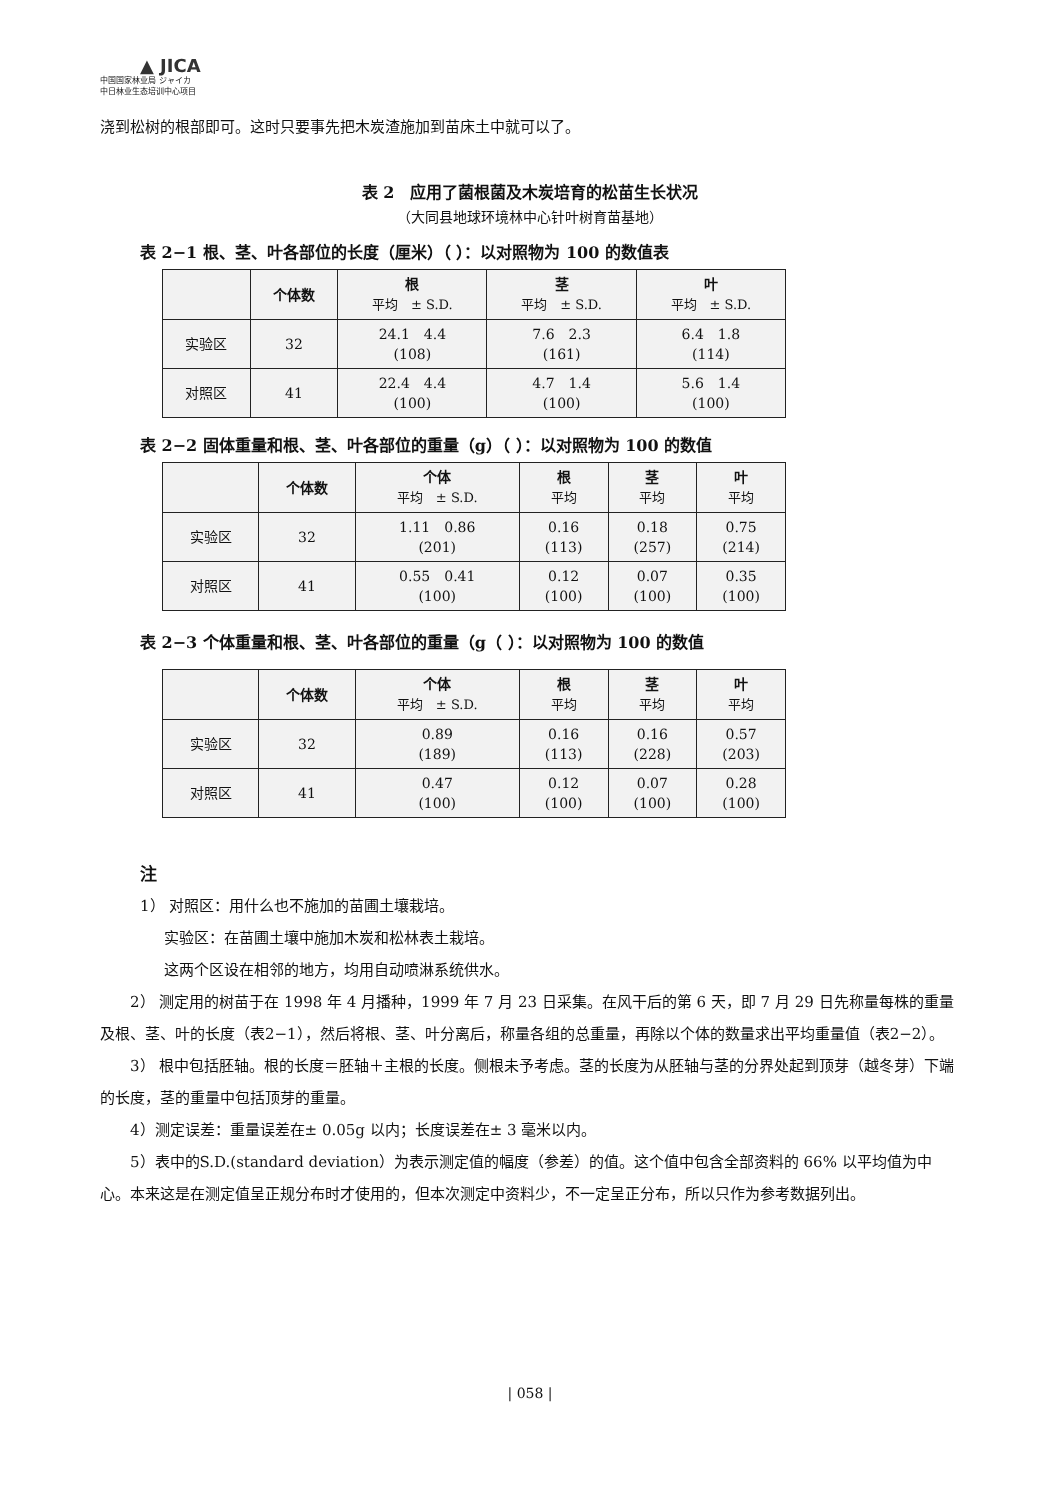▲ JICA
中国国家林业局 ジャイカ
中日林业生态培训中心项目
浇到松树的根部即可。这时只要事先把木炭渣施加到苗床土中就可以了。
表 2　应用了菌根菌及木炭培育的松苗生长状况
（大同县地球环境林中心针叶树育苗基地）
表 2−1 根、茎、叶各部位的长度（厘米）（ ）：以对照物为 100 的数值表
| | 个体数 | 根 平均 ± S.D. | 茎 平均 ± S.D. | 叶 平均 ± S.D. |
| --- | --- | --- | --- | --- |
| 实验区 | 32 | 24.1 4.4 (108) | 7.6 2.3 (161) | 6.4 1.8 (114) |
| 对照区 | 41 | 22.4 4.4 (100) | 4.7 1.4 (100) | 5.6 1.4 (100) |
表 2−2 固体重量和根、茎、叶各部位的重量（g）（ ）：以对照物为 100 的数值
| | 个体数 | 个体 平均 ± S.D. | 根 平均 | 茎 平均 | 叶 平均 |
| --- | --- | --- | --- | --- | --- |
| 实验区 | 32 | 1.11 0.86 (201) | 0.16 (113) | 0.18 (257) | 0.75 (214) |
| 对照区 | 41 | 0.55 0.41 (100) | 0.12 (100) | 0.07 (100) | 0.35 (100) |
表 2−3 个体重量和根、茎、叶各部位的重量（g（ ）：以对照物为 100 的数值
| | 个体数 | 个体 平均 ± S.D. | 根 平均 | 茎 平均 | 叶 平均 |
| --- | --- | --- | --- | --- | --- |
| 实验区 | 32 | 0.89 (189) | 0.16 (113) | 0.16 (228) | 0.57 (203) |
| 对照区 | 41 | 0.47 (100) | 0.12 (100) | 0.07 (100) | 0.28 (100) |
注
1） 对照区：用什么也不施加的苗圃土壤栽培。
实验区：在苗圃土壤中施加木炭和松林表土栽培。
这两个区设在相邻的地方，均用自动喷淋系统供水。
2） 测定用的树苗于在 1998 年 4 月播种，1999 年 7 月 23 日采集。在风干后的第 6 天，即 7 月 29 日先称量每株的重量及根、茎、叶的长度（表2−1），然后将根、茎、叶分离后，称量各组的总重量，再除以个体的数量求出平均重量值（表2−2）。
3） 根中包括胚轴。根的长度＝胚轴＋主根的长度。侧根未予考虑。茎的长度为从胚轴与茎的分界处起到顶芽（越冬芽）下端的长度，茎的重量中包括顶芽的重量。
4）测定误差：重量误差在± 0.05g 以内；长度误差在± 3 毫米以内。
5）表中的S.D.(standard deviation）为表示测定值的幅度（参差）的值。这个值中包含全部资料的 66% 以平均值为中心。本来这是在测定值呈正规分布时才使用的，但本次测定中资料少，不一定呈正分布，所以只作为参考数据列出。
| 058 |